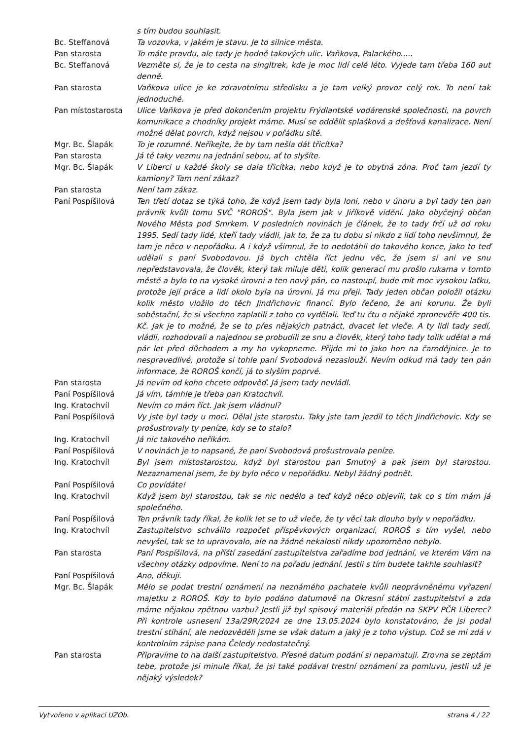s tím budou souhlasit.
Bc. Steffanová Ta vozovka, v jakém je stavu. Je to silnice města.
Pan starosta To máte pravdu, ale tady je hodně takových ulic. Vaňkova, Palackého.....
Bc. Steffanová Vezměte si, že je to cesta na singltrek, kde je moc lidí celé léto. Vyjede tam třeba 160 aut denně.
Pan starosta Vaňkova ulice je ke zdravotnímu středisku a je tam velký provoz celý rok. To není tak jednoduché.
Pan místostarosta Ulice Vaňkova je před dokončením projektu Frýdlantské vodárenské společnosti, na povrch komunikace a chodníky projekt máme. Musí se oddělit splašková a dešťová kanalizace. Není možné dělat povrch, když nejsou v pořádku sítě.
Mgr. Bc. Šlapák To je rozumné. Neříkejte, že by tam nešla dát třicítka?
Pan starosta Já tě taky vezmu na jednání sebou, ať to slyšíte.
Mgr. Bc. Šlapák V Liberci u každé školy se dala třicítka, nebo když je to obytná zóna. Proč tam jezdí ty kamiony? Tam není zákaz?
Pan starosta Není tam zákaz.
Paní Pospíšilová Ten třetí dotaz se týká toho, že když jsem tady byla loni, nebo v únoru a byl tady ten pan právník kvůli tomu SVČ "ROROŠ". Byla jsem jak v Jiříkově vidění. Jako obyčejný občan Nového Města pod Smrkem. V posledních novinách je článek, že to tady frčí už od roku 1995. Sedí tady lidé, kteří tady vládli, jak to, že za tu dobu si nikdo z lidí toho nevšimnul, že tam je něco v nepořádku. A i když všimnul, že to nedotáhli do takového konce, jako to teď udělali s paní Svobodovou. Já bych chtěla říct jednu věc, že jsem si ani ve snu nepředstavovala, že člověk, který tak miluje děti, kolik generací mu prošlo rukama v tomto městě a bylo to na vysoké úrovni a ten nový pán, co nastoupí, bude mít moc vysokou laťku, protože její práce a lidí okolo byla na úrovni. Já mu přeji. Tady jeden občan položil otázku kolik město vložilo do těch Jindřichovic financí. Bylo řečeno, že ani korunu. Že byli soběstační, že si všechno zaplatili z toho co vydělali. Teď tu čtu o nějaké zpronevěře 400 tis. Kč. Jak je to možné, že se to přes nějakých patnáct, dvacet let vleče. A ty lidi tady sedí, vládli, rozhodovali a najednou se probudili ze snu a člověk, který toho tady tolik udělal a má pár let před důchodem a my ho vykopneme. Přijde mi to jako hon na čarodějnice. Je to nespravedlivé, protože si tohle paní Svobodová nezaslouží. Nevím odkud má tady ten pán informace, že ROROŠ končí, já to slyším poprvé.
Pan starosta Já nevím od koho chcete odpověď. Já jsem tady nevládl.
Paní Pospíšilová Já vím, támhle je třeba pan Kratochvíl.
Ing. Kratochvíl Nevím co mám říct. Jak jsem vládnul?
Paní Pospíšilová Vy jste byl tady u moci. Dělal jste starostu. Taky jste tam jezdil to těch Jindřichovic. Kdy se prošustrovaly ty peníze, kdy se to stalo?
Ing. Kratochvíl Já nic takového neříkám.
Paní Pospíšilová V novinách je to napsané, že paní Svobodová prošustrovala peníze.
Ing. Kratochvíl Byl jsem místostarostou, když byl starostou pan Smutný a pak jsem byl starostou. Nezaznamenal jsem, že by bylo něco v nepořádku. Nebyl žádný podnět.
Paní Pospíšilová Co povídáte!
Ing. Kratochvíl Když jsem byl starostou, tak se nic nedělo a teď když něco objevili, tak co s tím mám já společného.
Paní Pospíšilová Ten právník tady říkal, že kolik let se to už vleče, že ty věci tak dlouho byly v nepořádku.
Ing. Kratochvíl Zastupitelstvo schválilo rozpočet příspěvkových organizací, ROROŠ s tím vyšel, nebo nevyšel, tak se to upravovalo, ale na žádné nekalosti nikdy upozorněno nebylo.
Pan starosta Paní Pospíšilová, na příští zasedání zastupitelstva zařadíme bod jednání, ve kterém Vám na všechny otázky odpovíme. Není to na pořadu jednání. Jestli s tím budete takhle souhlasit?
Paní Pospíšilová Ano, děkuji.
Mgr. Bc. Šlapák Mělo se podat trestní oznámení na neznámého pachatele kvůli neoprávněnému vyřazení majetku z ROROŠ. Kdy to bylo podáno datumově na Okresní státní zastupitelství a zda máme nějakou zpětnou vazbu? Jestli již byl spisový materiál předán na SKPV PČR Liberec? Při kontrole usnesení 13a/29R/2024 ze dne 13.05.2024 bylo konstatováno, že jsi podal trestní stíhání, ale nedozvěděli jsme se však datum a jaký je z toho výstup. Což se mi zdá v kontrolním zápise pana Čeledy nedostatečný.
Pan starosta Připravíme to na další zastupitelstvo. Přesné datum podání si nepamatuji. Zrovna se zeptám tebe, protože jsi minule říkal, že jsi také podával trestní oznámení za pomluvu, jestli už je nějaký výsledek?
Vytvořeno v aplikaci UZOb. strana 4 / 22